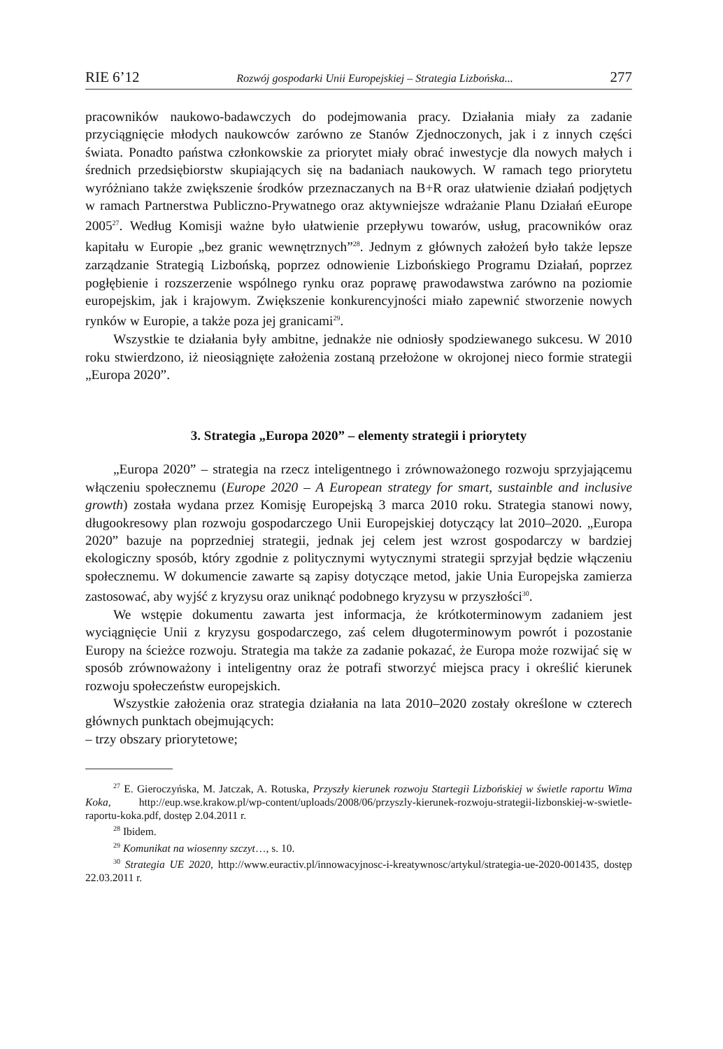RIE 6’12 Rozwój gospodarki Unii Europejskiej – Strategia Lizbońska... 277
pracowników naukowo-badawczych do podejmowania pracy. Działania miały za zadanie przyciągnięcie młodych naukowców zarówno ze Stanów Zjednoczonych, jak i z innych części świata. Ponadto państwa członkowskie za priorytet miały obrać inwestycje dla nowych małych i średnich przedsiębiorstw skupiających się na badaniach naukowych. W ramach tego priorytetu wyróżniano także zwiększenie środków przeznaczanych na B+R oraz ułatwienie działań podjętych w ramach Partnerstwa Publiczno-Prywatnego oraz aktywniejsze wdrażanie Planu Działań eEurope 2005<sup>27</sup>. Według Komisji ważne było ułatwienie przepływu towarów, usług, pracowników oraz kapitału w Europie „bez granic wewnętrznych”<sup>28</sup>. Jednym z głównych założeń było także lepsze zarządzanie Strategią Lizbońską, poprzez odnowienie Lizbońskiego Programu Działań, poprzez pogłębienie i rozszerzenie wspólnego rynku oraz poprawę prawodawstwa zarówno na poziomie europejskim, jak i krajowym. Zwiększenie konkurencyjności miało zapewnić stworzenie nowych rynków w Europie, a także poza jej granicami<sup>29</sup>.
Wszystkie te działania były ambitne, jednakże nie odniosły spodziewanego sukcesu. W 2010 roku stwierdzono, iż nieosiągnięte założenia zostaną przełożone w okrojonej nieco formie strategii „Europa 2020”.
3. Strategia „Europa 2020” – elementy strategii i priorytety
„Europa 2020” – strategia na rzecz inteligentnego i zrównoważonego rozwoju sprzyjającemu włączeniu społecznemu (Europe 2020 – A European strategy for smart, sustainble and inclusive growth) została wydana przez Komisję Europejską 3 marca 2010 roku. Strategia stanowi nowy, długookresowy plan rozwoju gospodarczego Unii Europejskiej dotyczący lat 2010–2020. „Europa 2020” bazuje na poprzedniej strategii, jednak jej celem jest wzrost gospodarczy w bardziej ekologiczny sposób, który zgodnie z politycznymi wytycznymi strategii sprzyjał będzie włączeniu społecznemu. W dokumencie zawarte są zapisy dotyczące metod, jakie Unia Europejska zamierza zastosować, aby wyjść z kryzysu oraz uniknąć podobnego kryzysu w przyszłości<sup>30</sup>.
We wstępie dokumentu zawarta jest informacja, że krótkoterminowym zadaniem jest wyciągnięcie Unii z kryzysu gospodarczego, zaś celem długoterminowym powrót i pozostanie Europy na ścieżce rozwoju. Strategia ma także za zadanie pokazać, że Europa może rozwijać się w sposób zrównoważony i inteligentny oraz że potrafi stworzyć miejsca pracy i określić kierunek rozwoju społeczeństw europejskich.
Wszystkie założenia oraz strategia działania na lata 2010–2020 zostały określone w czterech głównych punktach obejmujących:
– trzy obszary priorytetowe;
<sup>27</sup> E. Gieroczyńska, M. Jatczak, A. Rotuska, Przyszły kierunek rozwoju Startegii Lizbońskiej w świetle raportu Wima Koka, http://eup.wse.krakow.pl/wp-content/uploads/2008/06/przyszly-kierunek-rozwoju-strategii-lizbonskiej-w-swietle-raportu-koka.pdf, dostęp 2.04.2011 r.
<sup>28</sup> Ibidem.
<sup>29</sup> Komunikat na wiosenny szczyt…, s. 10.
<sup>30</sup> Strategia UE 2020, http://www.euractiv.pl/innowacyjnosc-i-kreatywnosc/artykul/strategia-ue-2020-001435, dostęp 22.03.2011 r.